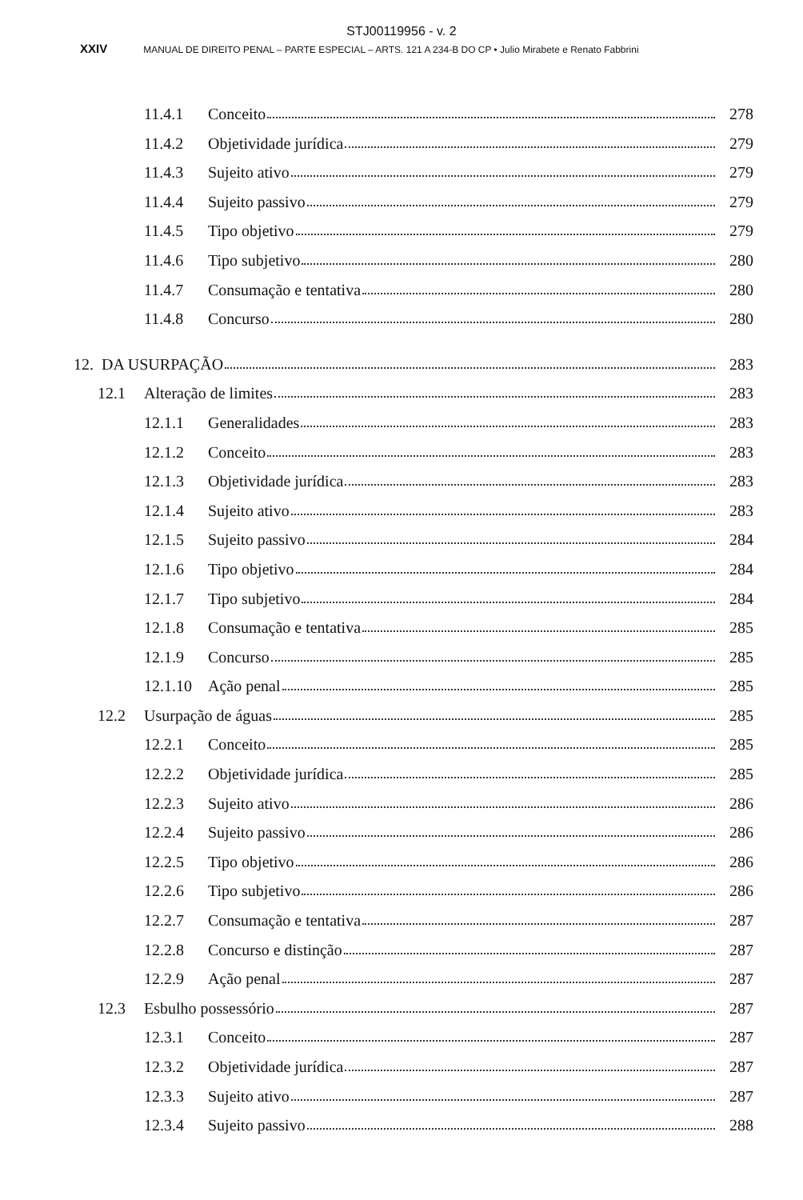STJ00119956 - v. 2
XXIV MANUAL DE DIREITO PENAL – PARTE ESPECIAL – ARTS. 121 A 234-B DO CP • Julio Mirabete e Renato Fabbrini
11.4.1 Conceito 278
11.4.2 Objetividade jurídica 279
11.4.3 Sujeito ativo 279
11.4.4 Sujeito passivo 279
11.4.5 Tipo objetivo 279
11.4.6 Tipo subjetivo 280
11.4.7 Consumação e tentativa 280
11.4.8 Concurso 280
12. DA USURPAÇÃO 283
12.1 Alteração de limites 283
12.1.1 Generalidades 283
12.1.2 Conceito 283
12.1.3 Objetividade jurídica 283
12.1.4 Sujeito ativo 283
12.1.5 Sujeito passivo 284
12.1.6 Tipo objetivo 284
12.1.7 Tipo subjetivo 284
12.1.8 Consumação e tentativa 285
12.1.9 Concurso 285
12.1.10 Ação penal 285
12.2 Usurpação de águas 285
12.2.1 Conceito 285
12.2.2 Objetividade jurídica 285
12.2.3 Sujeito ativo 286
12.2.4 Sujeito passivo 286
12.2.5 Tipo objetivo 286
12.2.6 Tipo subjetivo 286
12.2.7 Consumação e tentativa 287
12.2.8 Concurso e distinção 287
12.2.9 Ação penal 287
12.3 Esbulho possessório 287
12.3.1 Conceito 287
12.3.2 Objetividade jurídica 287
12.3.3 Sujeito ativo 287
12.3.4 Sujeito passivo 288